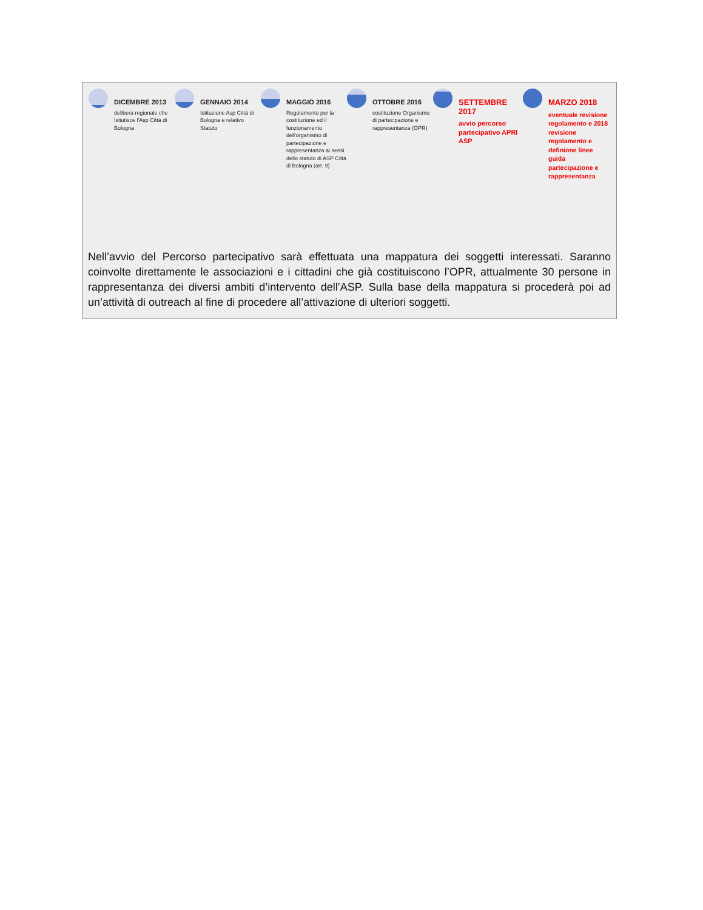DICEMBRE 2013
delibera regionale che Istiutisce l'Asp Città di Bologna
GENNAIO 2014
Istituzione Asp Città di Bologna e relativo Statuto
MAGGIO 2016
Regolamento per la costituzione ed il funzionamento dell'organismo di partecipazione e rappresentanza ai sensi dello statuto di ASP Città di Bologna (art. 9)
OTTOBRE 2016
costituzione Organismo di partecipazione e rappresentanza (OPR)
SETTEMBRE 2017
avvio percorso partecipativo APRI ASP
MARZO 2018
eventuale revisione regolamento e 2018 revisione regolamento e definione linee guida partecipazione e rappresentanza
Nell’avvio del Percorso partecipativo sarà effettuata una mappatura dei soggetti interessati. Saranno coinvolte direttamente le associazioni e i cittadini che già costituiscono l’OPR, attualmente 30 persone in rappresentanza dei diversi ambiti d’intervento dell’ASP. Sulla base della mappatura si procederà poi ad un’attività di outreach al fine di procedere all’attivazione di ulteriori soggetti.